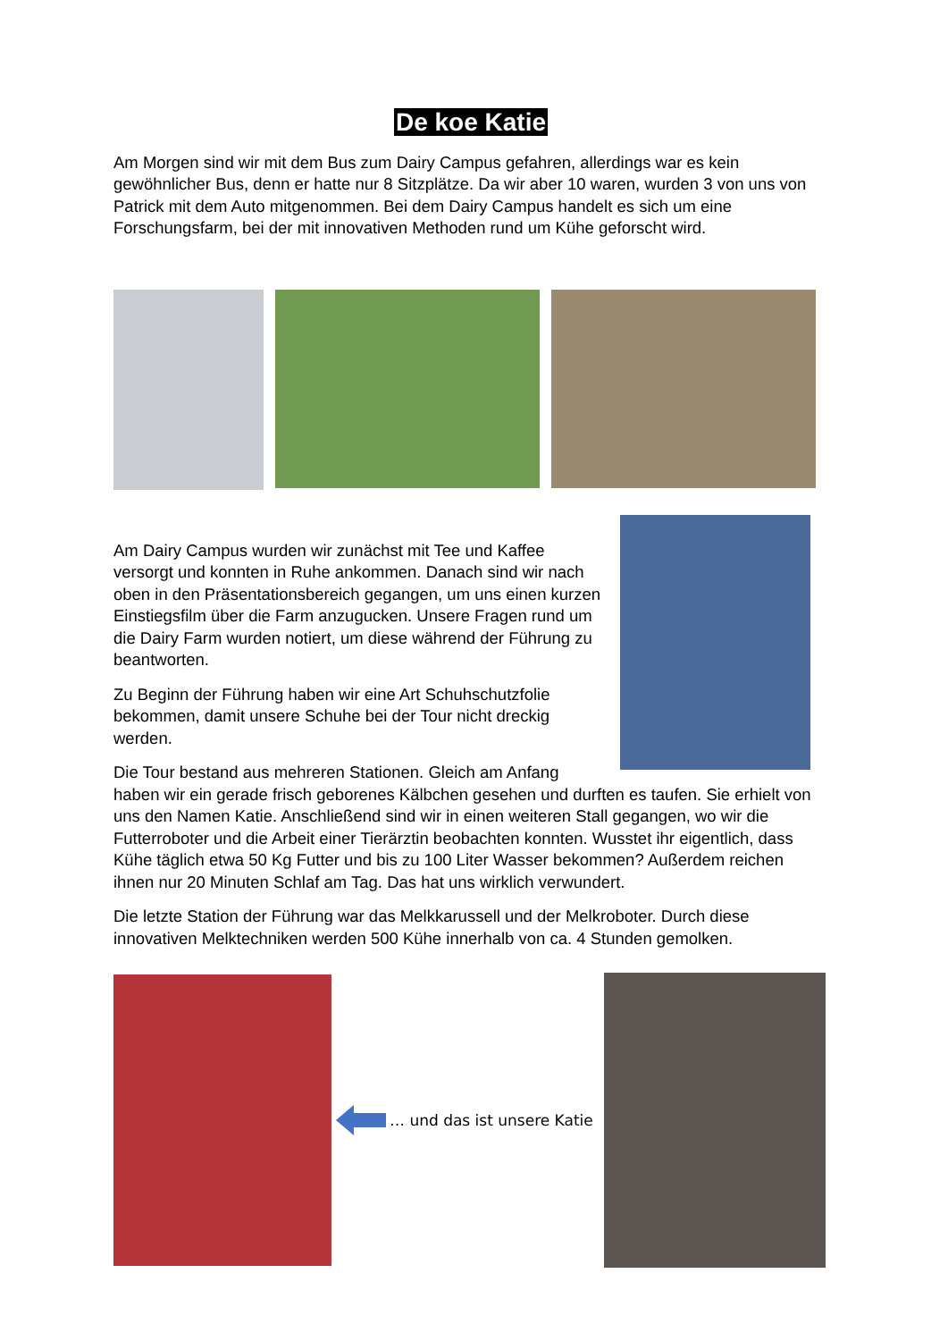De koe Katie
Am Morgen sind wir mit dem Bus zum Dairy Campus gefahren, allerdings war es kein gewöhnlicher Bus, denn er hatte nur 8 Sitzplätze. Da wir aber 10 waren, wurden 3 von uns von Patrick mit dem Auto mitgenommen. Bei dem Dairy Campus handelt es sich um eine Forschungsfarm, bei der mit innovativen Methoden rund um Kühe geforscht wird.
Am Dairy Campus wurden wir zunächst mit Tee und Kaffee versorgt und konnten in Ruhe ankommen. Danach sind wir nach oben in den Präsentationsbereich gegangen, um uns einen kurzen Einstiegsfilm über die Farm anzugucken. Unsere Fragen rund um die Dairy Farm wurden notiert, um diese während der Führung zu beantworten.
Zu Beginn der Führung haben wir eine Art Schuhschutzfolie bekommen, damit unsere Schuhe bei der Tour nicht dreckig werden.
Die Tour bestand aus mehreren Stationen. Gleich am Anfang haben wir ein gerade frisch geborenes Kälbchen gesehen und durften es taufen. Sie erhielt von uns den Namen Katie. Anschließend sind wir in einen weiteren Stall gegangen, wo wir die Futterroboter und die Arbeit einer Tierärztin beobachten konnten. Wusstet ihr eigentlich, dass Kühe täglich etwa 50 Kg Futter und bis zu 100 Liter Wasser bekommen? Außerdem reichen ihnen nur 20 Minuten Schlaf am Tag. Das hat uns wirklich verwundert.
Die letzte Station der Führung war das Melkkarussell und der Melkroboter. Durch diese innovativen Melktechniken werden 500 Kühe innerhalb von ca. 4 Stunden gemolken.
… und das ist unsere Katie